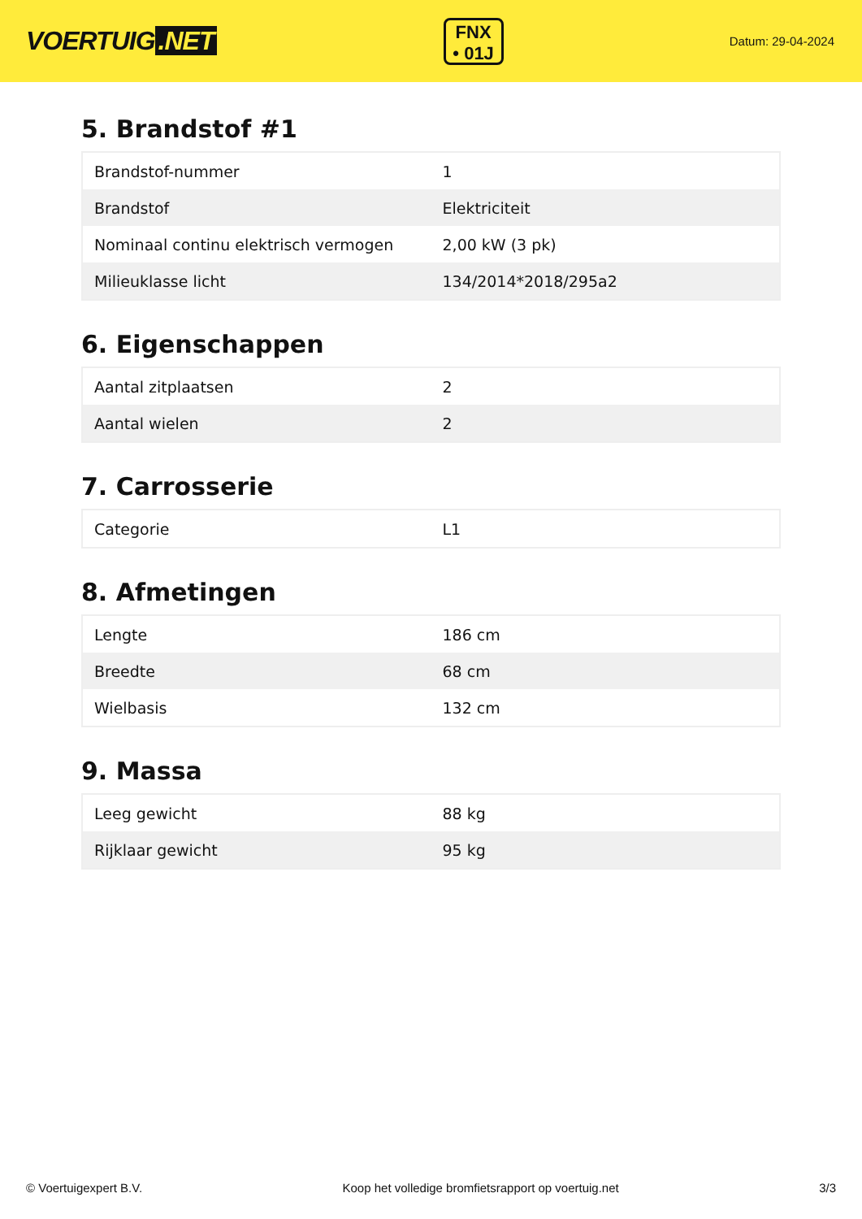VOERTUIG.NET
FNX
• 01J
Datum: 29-04-2024
5. Brandstof #1
| Brandstof-nummer | 1 |
| Brandstof | Elektriciteit |
| Nominaal continu elektrisch vermogen | 2,00 kW (3 pk) |
| Milieuklasse licht | 134/2014*2018/295a2 |
6. Eigenschappen
| Aantal zitplaatsen | 2 |
| Aantal wielen | 2 |
7. Carrosserie
| Categorie | L1 |
8. Afmetingen
| Lengte | 186 cm |
| Breedte | 68 cm |
| Wielbasis | 132 cm |
9. Massa
| Leeg gewicht | 88 kg |
| Rijklaar gewicht | 95 kg |
© Voertuigexpert B.V. Koop het volledige bromfietsrapport op voertuig.net 3/3